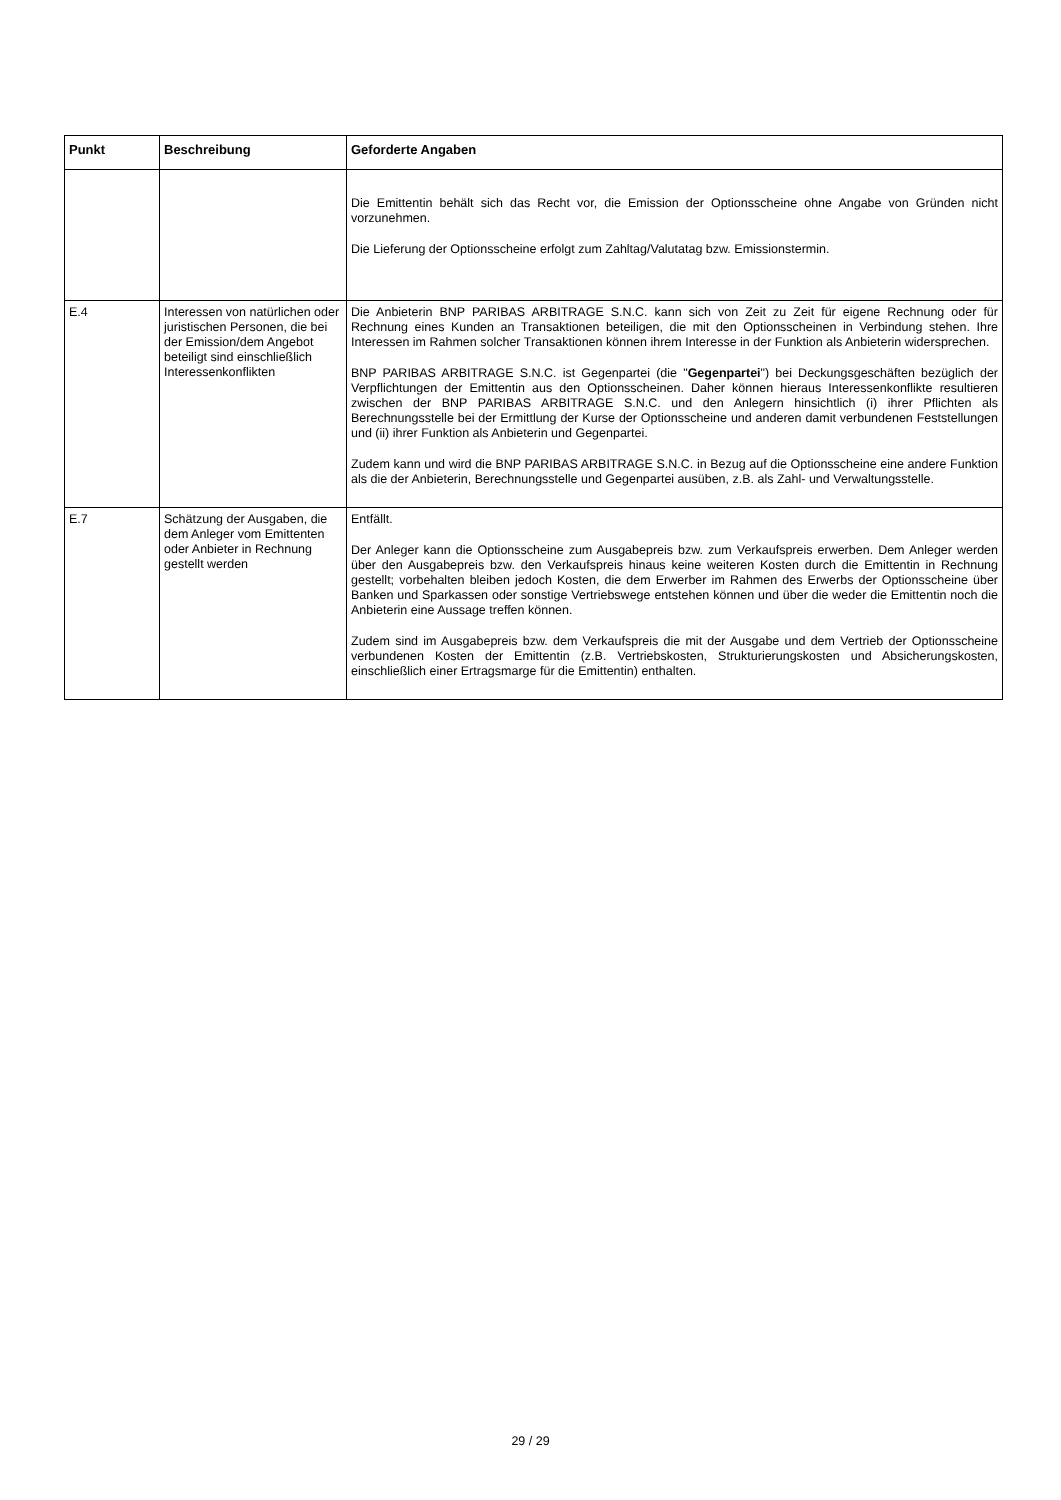| Punkt | Beschreibung | Geforderte Angaben |
| --- | --- | --- |
| | | Die Emittentin behält sich das Recht vor, die Emission der Optionsscheine ohne Angabe von Gründen nicht vorzunehmen. Die Lieferung der Optionsscheine erfolgt zum Zahltag/Valutatag bzw. Emissionstermin. |
| E.4 | Interessen von natürlichen oder juristischen Personen, die bei der Emission/dem Angebot beteiligt sind einschließlich Interessenkonflikten | Die Anbieterin BNP PARIBAS ARBITRAGE S.N.C. kann sich von Zeit zu Zeit für eigene Rechnung oder für Rechnung eines Kunden an Transaktionen beteiligen, die mit den Optionsscheinen in Verbindung stehen. Ihre Interessen im Rahmen solcher Transaktionen können ihrem Interesse in der Funktion als Anbieterin widersprechen. BNP PARIBAS ARBITRAGE S.N.C. ist Gegenpartei (die " Gegenpartei ") bei Deckungsgeschäften bezüglich der Verpflichtungen der Emittentin aus den Optionsscheinen. Daher können hieraus Interessenkonflikte resultieren zwischen der BNP PARIBAS ARBITRAGE S.N.C. und den Anlegern hinsichtlich (i) ihrer Pflichten als Berechnungsstelle bei der Ermittlung der Kurse der Optionsscheine und anderen damit verbundenen Feststellungen und (ii) ihrer Funktion als Anbieterin und Gegenpartei. Zudem kann und wird die BNP PARIBAS ARBITRAGE S.N.C. in Bezug auf die Optionsscheine eine andere Funktion als die der Anbieterin, Berechnungsstelle und Gegenpartei ausüben, z.B. als Zahl- und Verwaltungsstelle. |
| E.7 | Schätzung der Ausgaben, die dem Anleger vom Emittenten oder Anbieter in Rechnung gestellt werden | Entfällt. Der Anleger kann die Optionsscheine zum Ausgabepreis bzw. zum Verkaufspreis erwerben. Dem Anleger werden über den Ausgabepreis bzw. den Verkaufspreis hinaus keine weiteren Kosten durch die Emittentin in Rechnung gestellt; vorbehalten bleiben jedoch Kosten, die dem Erwerber im Rahmen des Erwerbs der Optionsscheine über Banken und Sparkassen oder sonstige Vertriebswege entstehen können und über die weder die Emittentin noch die Anbieterin eine Aussage treffen können. Zudem sind im Ausgabepreis bzw. dem Verkaufspreis die mit der Ausgabe und dem Vertrieb der Optionsscheine verbundenen Kosten der Emittentin (z.B. Vertriebskosten, Strukturierungskosten und Absicherungskosten, einschließlich einer Ertragsmarge für die Emittentin) enthalten. |
29 / 29